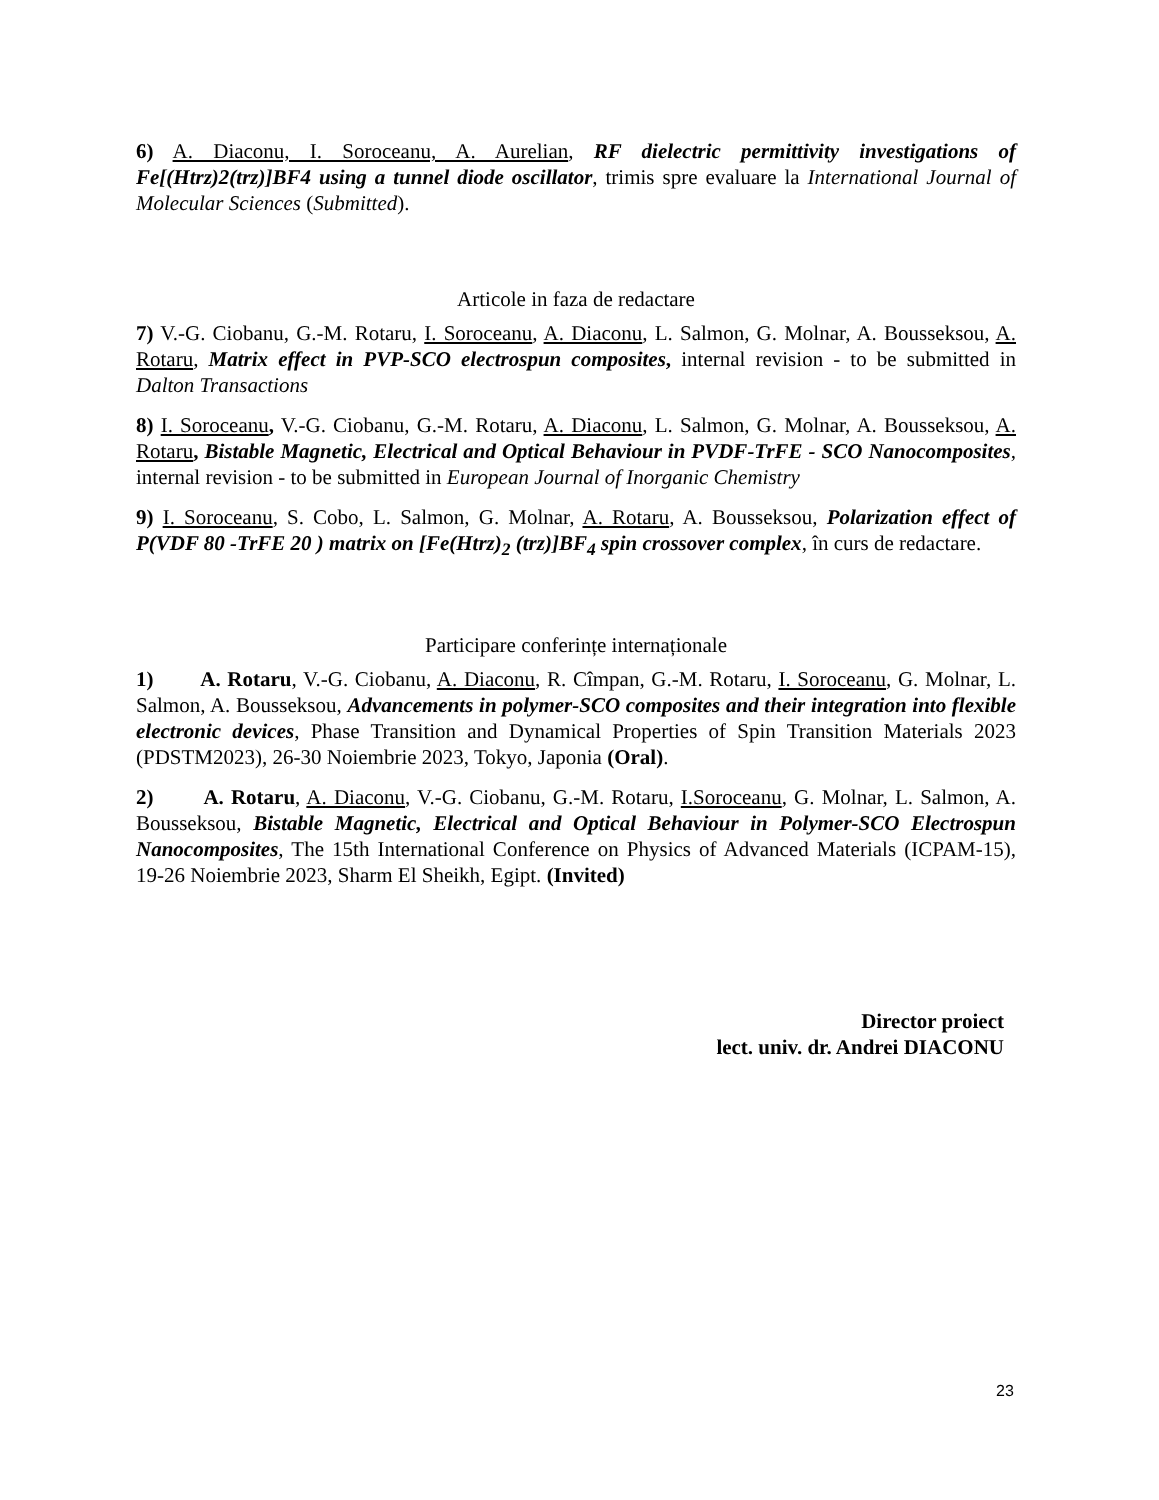6) A. Diaconu, I. Soroceanu, A. Aurelian, RF dielectric permittivity investigations of Fe[(Htrz)2(trz)]BF4 using a tunnel diode oscillator, trimis spre evaluare la International Journal of Molecular Sciences (Submitted).
Articole in faza de redactare
7) V.-G. Ciobanu, G.-M. Rotaru, I. Soroceanu, A. Diaconu, L. Salmon, G. Molnar, A. Bousseksou, A. Rotaru, Matrix effect in PVP-SCO electrospun composites, internal revision - to be submitted in Dalton Transactions
8) I. Soroceanu, V.-G. Ciobanu, G.-M. Rotaru, A. Diaconu, L. Salmon, G. Molnar, A. Bousseksou, A. Rotaru, Bistable Magnetic, Electrical and Optical Behaviour in PVDF-TrFE - SCO Nanocomposites, internal revision - to be submitted in European Journal of Inorganic Chemistry
9) I. Soroceanu, S. Cobo, L. Salmon, G. Molnar, A. Rotaru, A. Bousseksou, Polarization effect of P(VDF 80 -TrFE 20 ) matrix on [Fe(Htrz)<sub>2</sub> (trz)]BF<sub>4</sub> spin crossover complex, în curs de redactare.
Participare conferințe internaționale
1) A. Rotaru, V.-G. Ciobanu, A. Diaconu, R. Cîmpan, G.-M. Rotaru, I. Soroceanu, G. Molnar, L. Salmon, A. Bousseksou, Advancements in polymer-SCO composites and their integration into flexible electronic devices, Phase Transition and Dynamical Properties of Spin Transition Materials 2023 (PDSTM2023), 26-30 Noiembrie 2023, Tokyo, Japonia (Oral).
2) A. Rotaru, A. Diaconu, V.-G. Ciobanu, G.-M. Rotaru, I.Soroceanu, G. Molnar, L. Salmon, A. Bousseksou, Bistable Magnetic, Electrical and Optical Behaviour in Polymer-SCO Electrospun Nanocomposites, The 15th International Conference on Physics of Advanced Materials (ICPAM-15), 19-26 Noiembrie 2023, Sharm El Sheikh, Egipt. (Invited)
Director proiect
lect. univ. dr. Andrei DIACONU
23